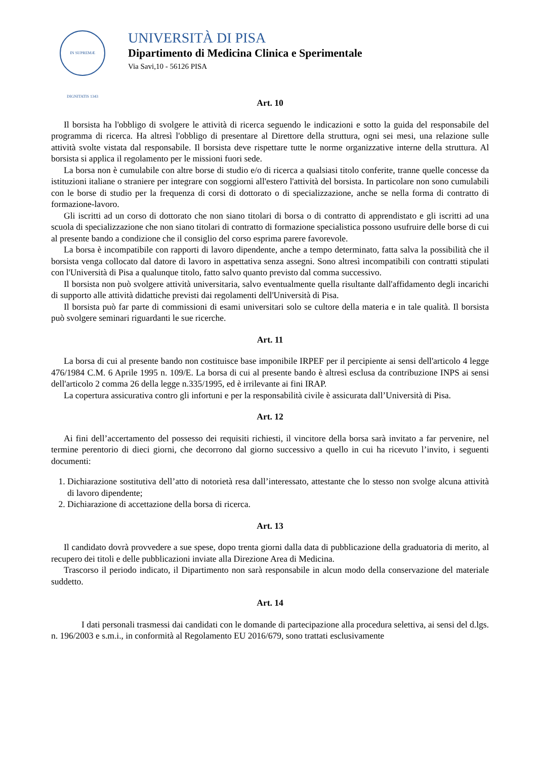IN SUPREMÆ DIGNITATIS 1343
UNIVERSITÀ DI PISA
Dipartimento di Medicina Clinica e Sperimentale
Via Savi,10 - 56126 PISA
Art. 10
Il borsista ha l'obbligo di svolgere le attività di ricerca seguendo le indicazioni e sotto la guida del responsabile del programma di ricerca. Ha altresì l'obbligo di presentare al Direttore della struttura, ogni sei mesi, una relazione sulle attività svolte vistata dal responsabile. Il borsista deve rispettare tutte le norme organizzative interne della struttura. Al borsista si applica il regolamento per le missioni fuori sede.
La borsa non è cumulabile con altre borse di studio e/o di ricerca a qualsiasi titolo conferite, tranne quelle concesse da istituzioni italiane o straniere per integrare con soggiorni all'estero l'attività del borsista. In particolare non sono cumulabili con le borse di studio per la frequenza di corsi di dottorato o di specializzazione, anche se nella forma di contratto di formazione-lavoro.
Gli iscritti ad un corso di dottorato che non siano titolari di borsa o di contratto di apprendistato e gli iscritti ad una scuola di specializzazione che non siano titolari di contratto di formazione specialistica possono usufruire delle borse di cui al presente bando a condizione che il consiglio del corso esprima parere favorevole.
La borsa è incompatibile con rapporti di lavoro dipendente, anche a tempo determinato, fatta salva la possibilità che il borsista venga collocato dal datore di lavoro in aspettativa senza assegni. Sono altresì incompatibili con contratti stipulati con l'Università di Pisa a qualunque titolo, fatto salvo quanto previsto dal comma successivo.
Il borsista non può svolgere attività universitaria, salvo eventualmente quella risultante dall'affidamento degli incarichi di supporto alle attività didattiche previsti dai regolamenti dell'Università di Pisa.
Il borsista può far parte di commissioni di esami universitari solo se cultore della materia e in tale qualità. Il borsista può svolgere seminari riguardanti le sue ricerche.
Art. 11
La borsa di cui al presente bando non costituisce base imponibile IRPEF per il percipiente ai sensi dell'articolo 4 legge 476/1984 C.M. 6 Aprile 1995 n. 109/E. La borsa di cui al presente bando è altresì esclusa da contribuzione INPS ai sensi dell'articolo 2 comma 26 della legge n.335/1995, ed è irrilevante ai fini IRAP.
La copertura assicurativa contro gli infortuni e per la responsabilità civile è assicurata dall’Università di Pisa.
Art. 12
Ai fini dell’accertamento del possesso dei requisiti richiesti, il vincitore della borsa sarà invitato a far pervenire, nel termine perentorio di dieci giorni, che decorrono dal giorno successivo a quello in cui ha ricevuto l’invito, i seguenti documenti:
1. Dichiarazione sostitutiva dell’atto di notorietà resa dall’interessato, attestante che lo stesso non svolge alcuna attività di lavoro dipendente;
2. Dichiarazione di accettazione della borsa di ricerca.
Art. 13
Il candidato dovrà provvedere a sue spese, dopo trenta giorni dalla data di pubblicazione della graduatoria di merito, al recupero dei titoli e delle pubblicazioni inviate alla Direzione Area di Medicina.
Trascorso il periodo indicato, il Dipartimento non sarà responsabile in alcun modo della conservazione del materiale suddetto.
Art. 14
I dati personali trasmessi dai candidati con le domande di partecipazione alla procedura selettiva, ai sensi del d.lgs. n. 196/2003 e s.m.i., in conformità al Regolamento EU 2016/679, sono trattati esclusivamente